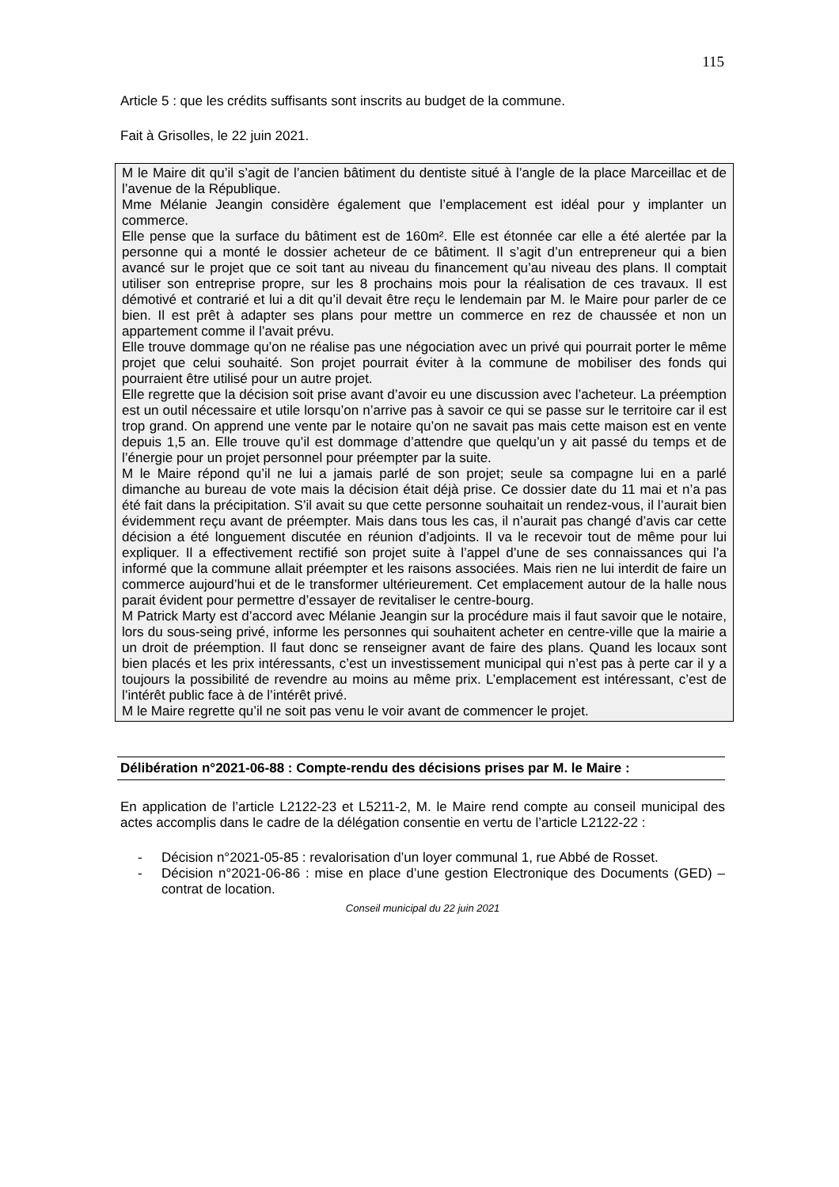115
Article 5 : que les crédits suffisants sont inscrits au budget de la commune.
Fait à Grisolles, le 22 juin 2021.
M le Maire dit qu’il s’agit de l’ancien bâtiment du dentiste situé à l’angle de la place Marceillac et de l’avenue de la République.
Mme Mélanie Jeangin considère également que l’emplacement est idéal pour y implanter un commerce.
Elle pense que la surface du bâtiment est de 160m². Elle est étonnée car elle a été alertée par la personne qui a monté le dossier acheteur de ce bâtiment. Il s’agit d’un entrepreneur qui a bien avancé sur le projet que ce soit tant au niveau du financement qu’au niveau des plans. Il comptait utiliser son entreprise propre, sur les 8 prochains mois pour la réalisation de ces travaux. Il est démotivé et contrarié et lui a dit qu’il devait être reçu le lendemain par M. le Maire pour parler de ce bien. Il est prêt à adapter ses plans pour mettre un commerce en rez de chaussée et non un appartement comme il l’avait prévu.
Elle trouve dommage qu’on ne réalise pas une négociation avec un privé qui pourrait porter le même projet que celui souhaité. Son projet pourrait éviter à la commune de mobiliser des fonds qui pourraient être utilisé pour un autre projet.
Elle regrette que la décision soit prise avant d’avoir eu une discussion avec l’acheteur. La préemption est un outil nécessaire et utile lorsqu’on n’arrive pas à savoir ce qui se passe sur le territoire car il est trop grand. On apprend une vente par le notaire qu’on ne savait pas mais cette maison est en vente depuis 1,5 an. Elle trouve qu’il est dommage d’attendre que quelqu’un y ait passé du temps et de l’énergie pour un projet personnel pour préempter par la suite.
M le Maire répond qu’il ne lui a jamais parlé de son projet; seule sa compagne lui en a parlé dimanche au bureau de vote mais la décision était déjà prise. Ce dossier date du 11 mai et n’a pas été fait dans la précipitation. S’il avait su que cette personne souhaitait un rendez-vous, il l’aurait bien évidemment reçu avant de préempter. Mais dans tous les cas, il n’aurait pas changé d’avis car cette décision a été longuement discutée en réunion d’adjoints. Il va le recevoir tout de même pour lui expliquer. Il a effectivement rectifié son projet suite à l’appel d’une de ses connaissances qui l’a informé que la commune allait préempter et les raisons associées. Mais rien ne lui interdit de faire un commerce aujourd’hui et de le transformer ultérieurement. Cet emplacement autour de la halle nous parait évident pour permettre d’essayer de revitaliser le centre-bourg.
M Patrick Marty est d’accord avec Mélanie Jeangin sur la procédure mais il faut savoir que le notaire, lors du sous-seing privé, informe les personnes qui souhaitent acheter en centre-ville que la mairie a un droit de préemption. Il faut donc se renseigner avant de faire des plans. Quand les locaux sont bien placés et les prix intéressants, c’est un investissement municipal qui n’est pas à perte car il y a toujours la possibilité de revendre au moins au même prix. L’emplacement est intéressant, c’est de l’intérêt public face à de l’intérêt privé.
M le Maire regrette qu’il ne soit pas venu le voir avant de commencer le projet.
Délibération n°2021-06-88 : Compte-rendu des décisions prises par M. le Maire :
En application de l’article L2122-23 et L5211-2, M. le Maire rend compte au conseil municipal des actes accomplis dans le cadre de la délégation consentie en vertu de l’article L2122-22 :
- Décision n°2021-05-85 : revalorisation d’un loyer communal 1, rue Abbé de Rosset.
- Décision n°2021-06-86 : mise en place d’une gestion Electronique des Documents (GED) – contrat de location.
Conseil municipal du 22 juin 2021